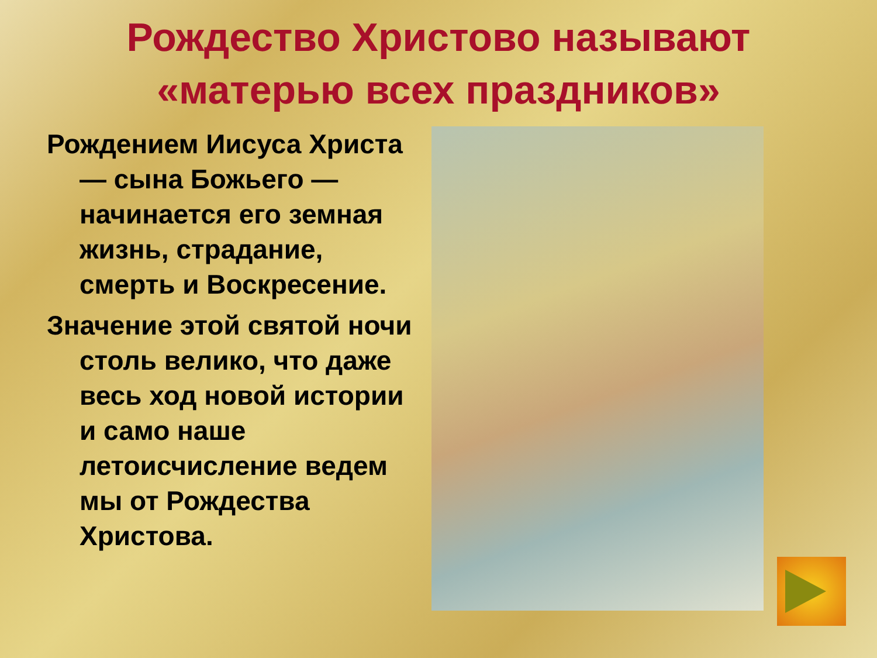Рождество Христово называют
«матерью всех праздников»
Рождением Иисуса Христа — сына Божьего — начинается его земная жизнь, страдание, смерть и Воскресение.
Значение этой святой ночи столь велико, что даже весь ход новой истории и само наше летоисчисление ведем мы от Рождества Христова.